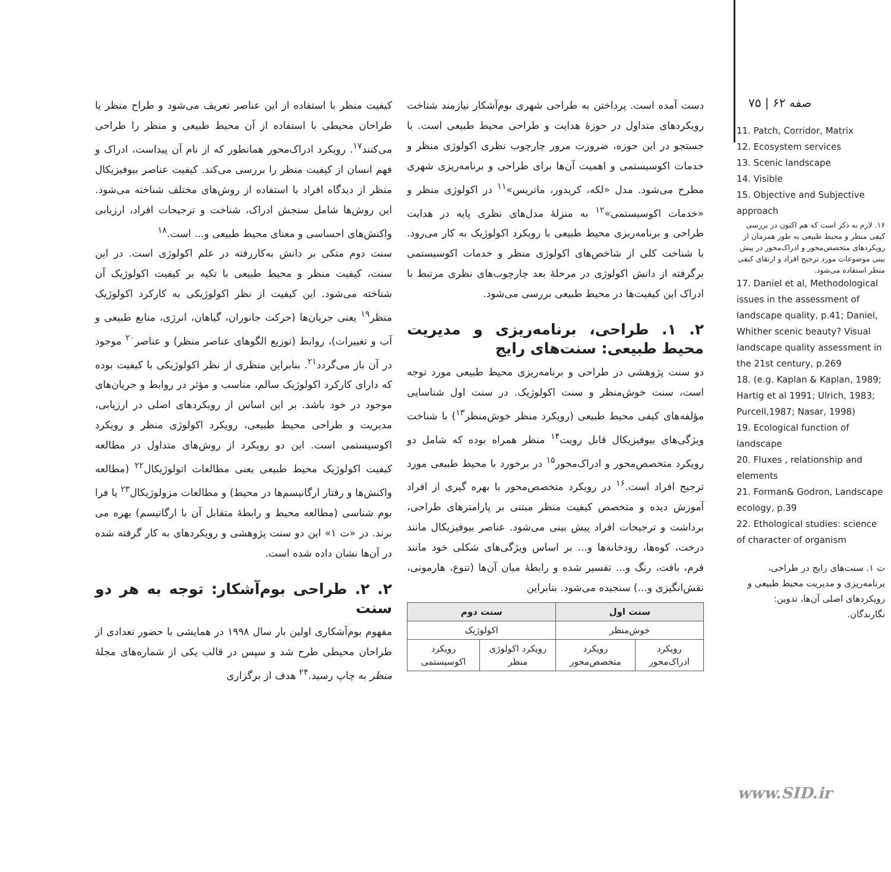صفه ۶۲ | ۷۵
11. Patch, Corridor, Matrix
12. Ecosystem services
13. Scenic landscape
14. Visible
15. Objective and Subjective approach
۱۶. لازم به ذکر است که هم اکنون در بررسی کیفی منظر و محیط طبیعی به طور همزمان از رویکردهای متخصص‌محور و ادراک‌محور در پیش بینی موضوعات مورد ترجیح افراد و ارتقای کیفی منظر استفاده می‌شود.
17. Daniel et al, Methodological issues in the assessment of landscape quality, p.41; Daniel, Whither scenic beauty? Visual landscape quality assessment in the 21st century, p.269
18. (e.g. Kaplan & Kaplan, 1989; Hartig et al 1991; Ulrich, 1983; Purcell,1987; Nasar, 1998)
19. Ecological function of landscape
20. Fluxes , relationship and elements
21. Forman& Godron, Landscape ecology, p.39
22. Ethological studies: science of character of organism
ت ۱. سنت‌های رایج در طراحی، برنامه‌ریزی و مدیریت محیط طبیعی و رویکردهای اصلی آن‌ها، تدوین: نگارندگان.
دست آمده است. پرداختن به طراحی شهری بوم‌آشکار نیازمند شناخت رویکردهای متداول در حوزهٔ هدایت و طراحی محیط طبیعی است. با جستجو در این حوزه، ضرورت مرور چارچوب نظری اکولوژی منظر و خدمات اکوسیستمی و اهمیت آن‌ها برای طراحی و برنامه‌ریزی شهری مطرح می‌شود. مدل «لکه، کریدور، ماتریس»<sup>۱۱</sup> در اکولوژی منظر و «خدمات اکوسیستمی»<sup>۱۲</sup> به منزلهٔ مدل‌های نظری پایه در هدایت طراحی و برنامه‌ریزی محیط طبیعی با رویکرد اکولوژیک به کار می‌رود. با شناخت کلی از شاخص‌های اکولوژی منظر و خدمات اکوسیستمی برگرفته از دانش اکولوژی در مرحلهٔ بعد چارچوب‌های نظری مرتبط با ادراک این کیفیت‌ها در محیط طبیعی بررسی می‌شود.
۲. ۱. طراحی، برنامه‌ریزی و مدیریت محیط طبیعی: سنت‌های رایج
دو سنت پژوهشی در طراحی و برنامه‌ریزی محیط طبیعی مورد توجه است، سنت خوش‌منظر و سنت اکولوژیک. در سنت اول شناسایی مؤلفه‌های کیفی محیط طبیعی (رویکرد منظر خوش‌منظر<sup>۱۳</sup>) با شناخت ویژگی‌های بیوفیزیکال قابل رویت<sup>۱۴</sup> منظر همراه بوده که شامل دو رویکرد متخصص‌محور و ادراک‌محور<sup>۱۵</sup> در برخورد با محیط طبیعی مورد ترجیح افراد است.<sup>۱۶</sup> در رویکرد متخصص‌محور با بهره گیری از افراد آموزش دیده و متخصص کیفیت منظر مبتنی بر پارامترهای طراحی، برداشت و ترجیحات افراد پیش بینی می‌شود. عناصر بیوفیزیکال مانند درخت، کوه‌ها، رودخانه‌ها و... بر اساس ویژگی‌های شکلی خود مانند فرم، بافت، رنگ و... تفسیر شده و رابطهٔ میان آن‌ها (تنوع، هارمونی، نقش‌انگیزی و...) سنجیده می‌شود. بنابراین
| سنت اول | | سنت دوم | |
| --- | --- | --- | --- |
| خوش‌منظر | | اکولوژیک | |
| رویکرد ادراک‌محور | رویکرد متخصص‌محور | رویکرد اکولوژی منظر | رویکرد اکوسیستمی |
کیفیت منظر با استفاده از این عناصر تعریف می‌شود و طراح منظر یا طراحان محیطی با استفاده از آن محیط طبیعی و منظر را طراحی می‌کنند<sup>۱۷</sup>. رویکرد ادراک‌محور همانطور که از نام آن پیداست، ادراک و فهم انسان از کیفیت منظر را بررسی می‌کند. کیفیت عناصر بیوفیزیکال منظر از دیدگاه افراد با استفاده از روش‌های مختلف شناخته می‌شود. این روش‌ها شامل سنجش ادراک، شناخت و ترجیحات افراد، ارزیابی واکنش‌های احساسی و معنای محیط طبیعی و... است.<sup>۱۸</sup>
سنت دوم متکی بر دانش به‌کاررفته در علم اکولوژی است. در این سنت، کیفیت منظر و محیط طبیعی با تکیه بر کیفیت اکولوژیک آن شناخته می‌شود. این کیفیت از نظر اکولوژیکی به کارکرد اکولوژیک منظر<sup>۱۹</sup> یعنی جریان‌ها (حرکت جانوران، گیاهان، انرژی، منابع طبیعی و آب و تغییرات)، روابط (توزیع الگوهای عناصر منظر) و عناصر<sup>۲۰</sup> موجود در آن باز می‌گردد<sup>۲۱</sup>. بنابراین منظری از نظر اکولوژیکی با کیفیت بوده که دارای کارکرد اکولوژیک سالم، مناسب و مؤثر در روابط و جریان‌های موجود در خود باشد. بر این اساس از رویکردهای اصلی در ارزیابی، مدیریت و طراحی محیط طبیعی، رویکرد اکولوژی منظر و رویکرد اکوسیستمی است. این دو رویکرد از روش‌های متداول در مطالعه کیفیت اکولوژیک محیط طبیعی یعنی مطالعات اتولوژیکال<sup>۲۲</sup> (مطالعه واکنش‌ها و رفتار ارگانیسم‌ها در محیط) و مطالعات مزولوژیکال<sup>۲۳</sup> یا فرا بوم شناسی (مطالعه محیط و رابطهٔ متقابل آن با ارگانیسم) بهره می برند. در «ت ۱» این دو سنت پژوهشی و رویکردهای به کار گرفته شده در آن‌ها نشان داده شده است.
۲. ۲. طراحی بوم‌آشکار: توجه به هر دو سنت
مفهوم بوم‌آشکاری اولین بار سال ۱۹۹۸ در همایشی با حضور تعدادی از طراحان محیطی طرح شد و سپس در قالب یکی از شماره‌های مجلهٔ منظر به چاپ رسید.<sup>۲۴</sup> هدف از برگزاری
www.SID.ir